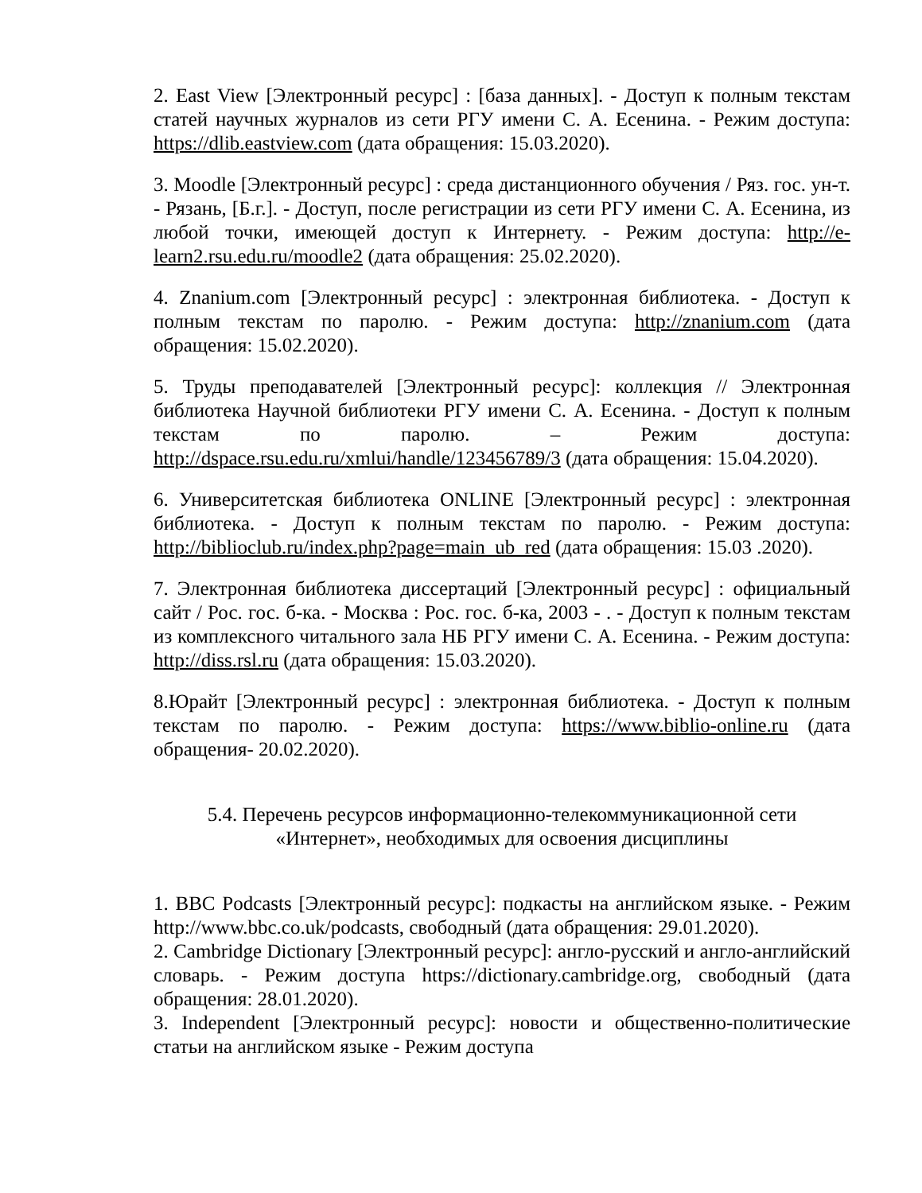2. East View [Электронный ресурс] : [база данных]. - Доступ к полным текстам статей научных журналов из сети РГУ имени С. А. Есенина. - Режим доступа: https://dlib.eastview.com (дата обращения: 15.03.2020).
3. Moodle [Электронный ресурс] : среда дистанционного обучения / Ряз. гос. ун-т. - Рязань, [Б.г.]. - Доступ, после регистрации из сети РГУ имени С. А. Есенина, из любой точки, имеющей доступ к Интернету. - Режим доступа: http://e-learn2.rsu.edu.ru/moodle2 (дата обращения: 25.02.2020).
4. Znanium.com [Электронный ресурс] : электронная библиотека. - Доступ к полным текстам по паролю. - Режим доступа: http://znanium.com (дата обращения: 15.02.2020).
5. Труды преподавателей [Электронный ресурс]: коллекция // Электронная библиотека Научной библиотеки РГУ имени С. А. Есенина. - Доступ к полным текстам по паролю. – Режим доступа: http://dspace.rsu.edu.ru/xmlui/handle/123456789/3 (дата обращения: 15.04.2020).
6. Университетская библиотека ONLINE [Электронный ресурс] : электронная библиотека. - Доступ к полным текстам по паролю. - Режим доступа: http://biblioclub.ru/index.php?page=main_ub_red (дата обращения: 15.03 .2020).
7. Электронная библиотека диссертаций [Электронный ресурс] : официальный сайт / Рос. гос. б-ка. - Москва : Рос. гос. б-ка, 2003 - . - Доступ к полным текстам из комплексного читального зала НБ РГУ имени С. А. Есенина. - Режим доступа: http://diss.rsl.ru (дата обращения: 15.03.2020).
8.Юрайт [Электронный ресурс] : электронная библиотека. - Доступ к полным текстам по паролю. - Режим доступа: https://www.biblio-online.ru (дата обращения- 20.02.2020).
5.4. Перечень ресурсов информационно-телекоммуникационной сети
«Интернет», необходимых для освоения дисциплины
1. BBC Podcasts [Электронный ресурс]: подкасты на английском языке. - Режим http://www.bbc.co.uk/podcasts, свободный (дата обращения: 29.01.2020).
2. Cambridge Dictionary [Электронный ресурс]: англо-русский и англо-английский словарь. - Режим доступа https://dictionary.cambridge.org, свободный (дата обращения: 28.01.2020).
3. Independent [Электронный ресурс]: новости и общественно-политические статьи на английском языке - Режим доступа